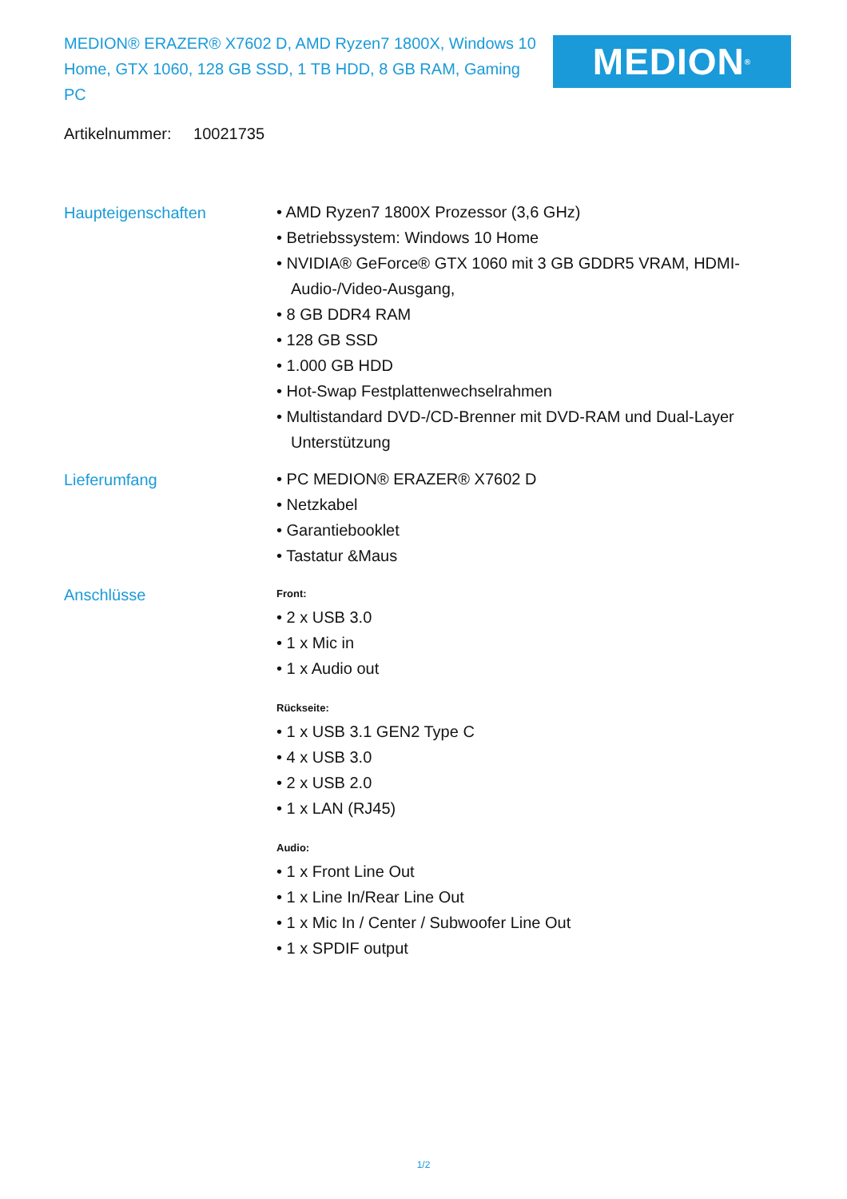MEDION® ERAZER® X7602 D, AMD Ryzen7 1800X, Windows 10 Home, GTX 1060, 128 GB SSD, 1 TB HDD, 8 GB RAM, Gaming PC
MEDION<sup>®</sup>
Artikelnummer: 10021735
Haupteigenschaften
• AMD Ryzen7 1800X Prozessor (3,6 GHz)
• Betriebssystem: Windows 10 Home
• NVIDIA® GeForce® GTX 1060 mit 3 GB GDDR5 VRAM, HDMI-Audio-/Video-Ausgang,
• 8 GB DDR4 RAM
• 128 GB SSD
• 1.000 GB HDD
• Hot-Swap Festplattenwechselrahmen
• Multistandard DVD-/CD-Brenner mit DVD-RAM und Dual-Layer Unterstützung
Lieferumfang
• PC MEDION® ERAZER® X7602 D
• Netzkabel
• Garantiebooklet
• Tastatur &Maus
Anschlüsse
Front:
• 2 x USB 3.0
• 1 x Mic in
• 1 x Audio out
Rückseite:
• 1 x USB 3.1 GEN2 Type C
• 4 x USB 3.0
• 2 x USB 2.0
• 1 x LAN (RJ45)
Audio:
• 1 x Front Line Out
• 1 x Line In/Rear Line Out
• 1 x Mic In / Center / Subwoofer Line Out
• 1 x SPDIF output
1/2